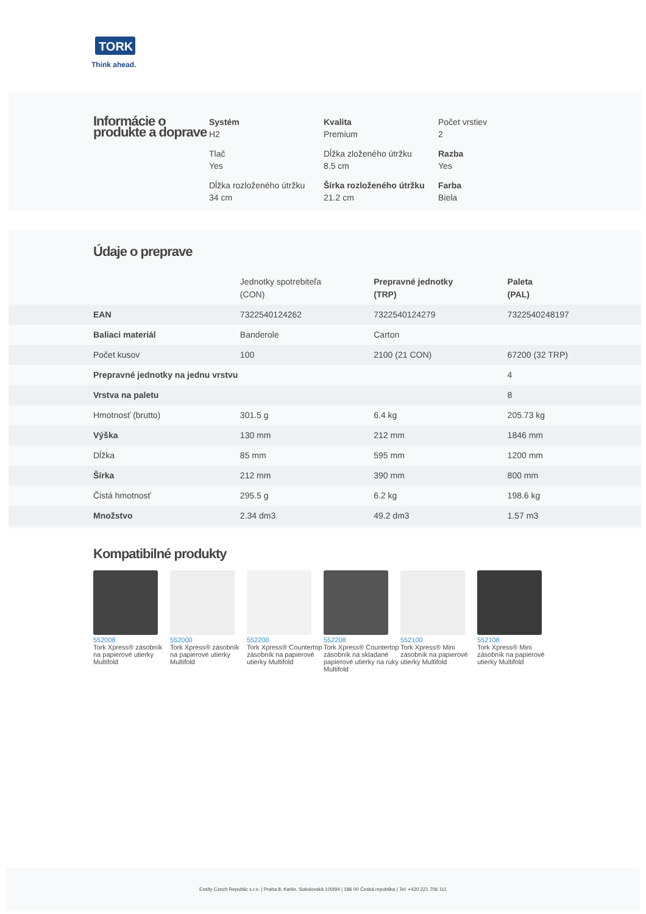TORK
Think ahead.
Informácie o produkte a doprave
Systém
H2
Kvalita
Premium
Počet vrstiev
2
Tlač
Yes
Dĺžka zloženého útržku
8.5 cm
Razba
Yes
Dĺžka rozloženého útržku
34 cm
Šírka rozloženého útržku
21.2 cm
Farba
Biela
Údaje o preprave
| | Jednotky spotrebiteľa (CON) | Prepravné jednotky (TRP) | Paleta (PAL) |
| --- | --- | --- | --- |
| EAN | 7322540124262 | 7322540124279 | 7322540248197 |
| Baliaci materiál | Banderole | Carton | |
| Počet kusov | 100 | 2100 (21 CON) | 67200 (32 TRP) |
| Prepravné jednotky na jednu vrstvu | | | 4 |
| Vrstva na paletu | | | 8 |
| Hmotnosť (brutto) | 301.5 g | 6.4 kg | 205.73 kg |
| Výška | 130 mm | 212 mm | 1846 mm |
| Dĺžka | 85 mm | 595 mm | 1200 mm |
| Šírka | 212 mm | 390 mm | 800 mm |
| Čistá hmotnosť | 295.5 g | 6.2 kg | 198.6 kg |
| Množstvo | 2.34 dm3 | 49.2 dm3 | 1.57 m3 |
Kompatibilné produkty
552008
Tork Xpress® zásobník na papierové utierky Multifold
552000
Tork Xpress® zásobník na papierové utierky Multifold
552200
Tork Xpress® Countertop zásobník na papierové utierky Multifold
552208
Tork Xpress® Countertop zásobník na skladané papierové utierky na ruky Multifold
552100
Tork Xpress® Mini zásobník na papierové utierky Multifold
552108
Tork Xpress® Mini zásobník na papierové utierky Multifold
Essity Czech Republic s.r.o. | Praha 8, Karlin, Sokolovská 100/94 | 186 00 Česká republika | Tel: +420 221 706 111